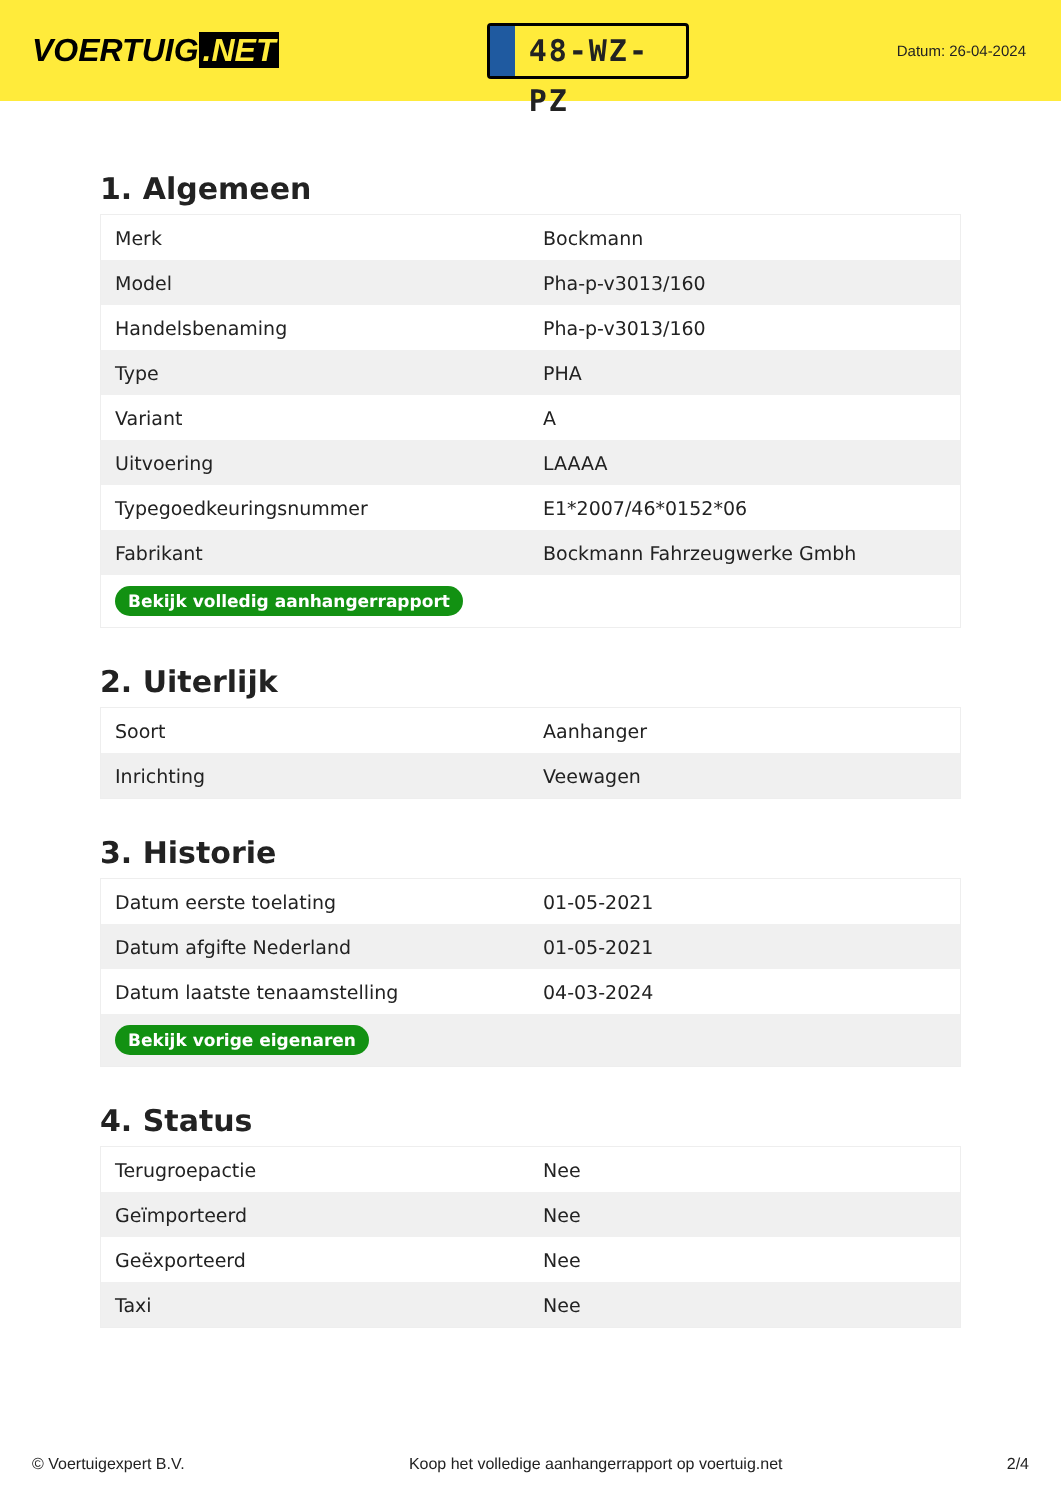VOERTUIG.NET
48-WZ-PZ
Datum: 26-04-2024
1. Algemeen
| Merk | Bockmann |
| Model | Pha-p-v3013/160 |
| Handelsbenaming | Pha-p-v3013/160 |
| Type | PHA |
| Variant | A |
| Uitvoering | LAAAA |
| Typegoedkeuringsnummer | E1*2007/46*0152*06 |
| Fabrikant | Bockmann Fahrzeugwerke Gmbh |
| Bekijk volledig aanhangerrapport | |
2. Uiterlijk
| Soort | Aanhanger |
| Inrichting | Veewagen |
3. Historie
| Datum eerste toelating | 01-05-2021 |
| Datum afgifte Nederland | 01-05-2021 |
| Datum laatste tenaamstelling | 04-03-2024 |
| Bekijk vorige eigenaren | |
4. Status
| Terugroepactie | Nee |
| Geïmporteerd | Nee |
| Geëxporteerd | Nee |
| Taxi | Nee |
© Voertuigexpert B.V. Koop het volledige aanhangerrapport op voertuig.net 2/4